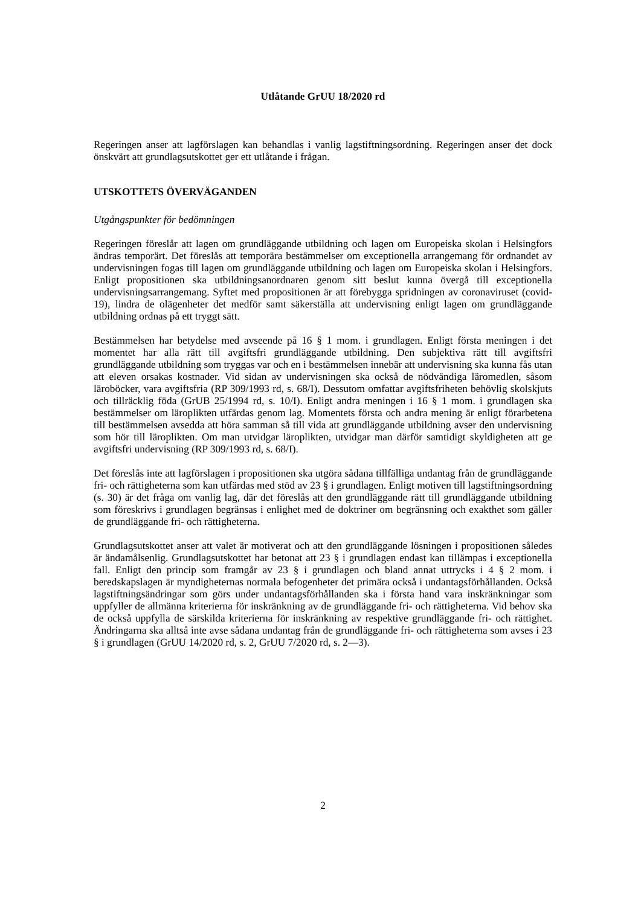Utlåtande GrUU 18/2020 rd
Regeringen anser att lagförslagen kan behandlas i vanlig lagstiftningsordning. Regeringen anser det dock önskvärt att grundlagsutskottet ger ett utlåtande i frågan.
UTSKOTTETS ÖVERVÄGANDEN
Utgångspunkter för bedömningen
Regeringen föreslår att lagen om grundläggande utbildning och lagen om Europeiska skolan i Helsingfors ändras temporärt. Det föreslås att temporära bestämmelser om exceptionella arrang­emang för ordnandet av undervisningen fogas till lagen om grundläggande utbildning och lagen om Europeiska skolan i Helsingfors. Enligt propositionen ska utbildningsanordnaren genom sitt beslut kunna övergå till exceptionella undervisningsarrangemang. Syftet med propositionen är att förebygga spridningen av coronaviruset (covid-19), lindra de olägenheter det medför samt säker­ställa att undervisning enligt lagen om grundläggande utbildning ordnas på ett tryggt sätt.
Bestämmelsen har betydelse med avseende på 16 § 1 mom. i grundlagen. Enligt första meningen i det momentet har alla rätt till avgiftsfri grundläggande utbildning. Den subjektiva rätt till avgifts­fri grundläggande utbildning som tryggas var och en i bestämmelsen innebär att undervisning ska kunna fås utan att eleven orsakas kostnader. Vid sidan av undervisningen ska också de nödvän­diga läromedlen, såsom läroböcker, vara avgiftsfria (RP 309/1993 rd, s. 68/I). Dessutom omfattar avgiftsfriheten behövlig skolskjuts och tillräcklig föda (GrUB 25/1994 rd, s. 10/I). Enligt andra meningen i 16 § 1 mom. i grundlagen ska bestämmelser om läroplikten utfärdas genom lag. Mo­mentets första och andra mening är enligt förarbetena till bestämmelsen avsedda att höra samman så till vida att grundläggande utbildning avser den undervisning som hör till läroplikten. Om man utvidgar läroplikten, utvidgar man därför samtidigt skyldigheten att ge avgiftsfri undervisning (RP 309/1993 rd, s. 68/I).
Det föreslås inte att lagförslagen i propositionen ska utgöra sådana tillfälliga undantag från de grundläggande fri- och rättigheterna som kan utfärdas med stöd av 23 § i grundlagen. Enligt mo­tiven till lagstiftningsordning (s. 30) är det fråga om vanlig lag, där det föreslås att den grundläg­gande rätt till grundläggande utbildning som föreskrivs i grundlagen begränsas i enlighet med de doktriner om begränsning och exakthet som gäller de grundläggande fri- och rättigheterna.
Grundlagsutskottet anser att valet är motiverat och att den grundläggande lösningen i propositio­nen således är ändamålsenlig. Grundlagsutskottet har betonat att 23 § i grundlagen endast kan til­lämpas i exceptionella fall. Enligt den princip som framgår av 23 § i grundlagen och bland annat uttrycks i 4 § 2 mom. i beredskapslagen är myndigheternas normala befogenheter det primära också i undantagsförhållanden. Också lagstiftningsändringar som görs under undantagsförhållan­den ska i första hand vara inskränkningar som uppfyller de allmänna kriterierna för inskränkning av de grundläggande fri- och rättigheterna. Vid behov ska de också uppfylla de särskilda kriteri­erna för inskränkning av respektive grundläggande fri- och rättighet. Ändringarna ska alltså inte avse sådana undantag från de grundläggande fri- och rättigheterna som avses i 23 § i grundlagen (GrUU 14/2020 rd, s. 2, GrUU 7/2020 rd, s. 2—3).
2